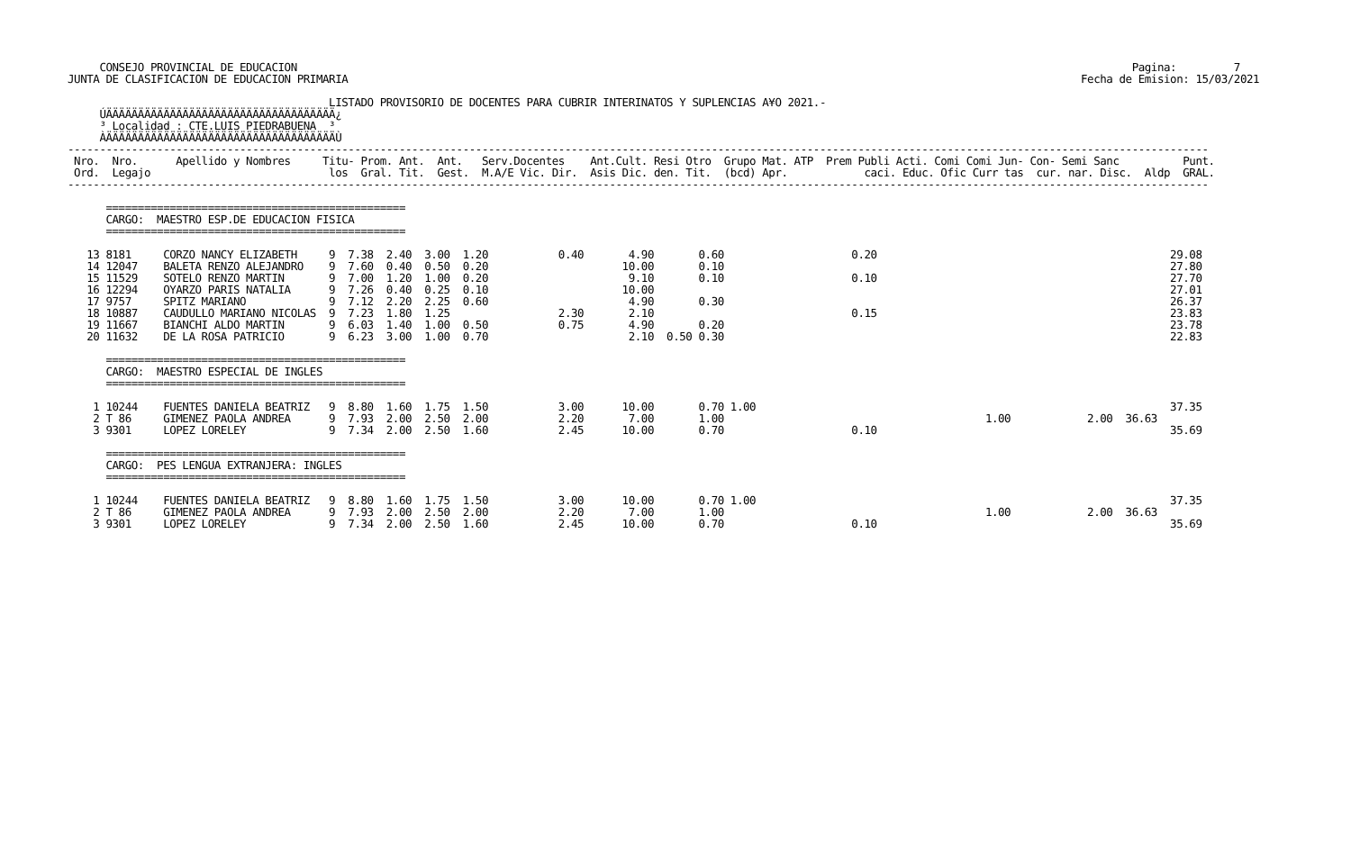CONSEJO PROVINCIAL DE EDUCACION                                                                                                                                   Pagina:         7
JUNTA DE CLASIFICACION DE EDUCACION PRIMARIA                                                                                                                   Fecha de Emision: 15/03/2021

                                         LISTADO PROVISORIO DE DOCENTES PARA CUBRIR INTERINATOS Y SUPLENCIAS A¥O 2021.-
     ÚÄÄÄÄÄÄÄÄÄÄÄÄÄÄÄÄÄÄÄÄÄÄÄÄÄÄÄÄÄÄÄÄÄÄÄÄ¿
     ³ Localidad : CTE.LUIS PIEDRABUENA  ³
     ÀÄÄÄÄÄÄÄÄÄÄÄÄÄÄÄÄÄÄÄÄÄÄÄÄÄÄÄÄÄÄÄÄÄÄÄÄÙ
-----------------------------------------------------------------------------------------------------------------------------------------------------------------------------------
 Nro.  Nro.      Apellido y Nombres     Titu- Prom. Ant.  Ant.   Serv.Docentes    Ant.Cult. Resi Otro  Grupo Mat. ATP  Prem Publi Acti. Comi Comi Jun- Con- Semi Sanc          Punt.
 Ord.  Legajo                            los  Gral. Tit.  Gest.  M.A/E Vic. Dir.  Asis Dic. den. Tit.  (bcd) Apr.            caci. Educ. Ofic Curr tas  cur. nar. Disc.  Aldp  GRAL.
-----------------------------------------------------------------------------------------------------------------------------------------------------------------------------------

      ===============================================
      CARGO:  MAESTRO ESP.DE EDUCACION FISICA
      ===============================================

   13 8181     CORZO NANCY ELIZABETH     9  7.38  2.40  3.00  1.20           0.40       4.90       0.60                    0.20                                              29.08
   14 12047    BALETA RENZO ALEJANDRO    9  7.60  0.40  0.50  0.20                     10.00       0.10                                                                      27.80
   15 11529    SOTELO RENZO MARTIN       9  7.00  1.20  1.00  0.20                      9.10       0.10                    0.10                                              27.70
   16 12294    OYARZO PARIS NATALIA      9  7.26  0.40  0.25  0.10                     10.00                                                                                 27.01
   17 9757     SPITZ MARIANO             9  7.12  2.20  2.25  0.60                      4.90       0.30                                                                      26.37
   18 10887    CAUDULLO MARIANO NICOLAS  9  7.23  1.80  1.25                 2.30       2.10                               0.15                                              23.83
   19 11667    BIANCHI ALDO MARTIN       9  6.03  1.40  1.00  0.50           0.75       4.90       0.20                                                                      23.78
   20 11632    DE LA ROSA PATRICIO       9  6.23  3.00  1.00  0.70                      2.10  0.50 0.30                                                                      22.83

      ===============================================
      CARGO:  MAESTRO ESPECIAL DE INGLES
      ===============================================

    1 10244    FUENTES DANIELA BEATRIZ   9  8.80  1.60  1.75  1.50           3.00      10.00       0.70 1.00                                                                 37.35
    2 T 86     GIMENEZ PAOLA ANDREA      9  7.93  2.00  2.50  2.00           2.20       7.00       1.00                                         1.00            2.00  36.63
    3 9301     LOPEZ LORELEY             9  7.34  2.00  2.50  1.60           2.45      10.00       0.70                    0.10                                              35.69

      ===============================================
      CARGO:  PES LENGUA EXTRANJERA: INGLES
      ===============================================

    1 10244    FUENTES DANIELA BEATRIZ   9  8.80  1.60  1.75  1.50           3.00      10.00       0.70 1.00                                                                 37.35
    2 T 86     GIMENEZ PAOLA ANDREA      9  7.93  2.00  2.50  2.00           2.20       7.00       1.00                                         1.00            2.00  36.63
    3 9301     LOPEZ LORELEY             9  7.34  2.00  2.50  1.60           2.45      10.00       0.70                    0.10                                              35.69